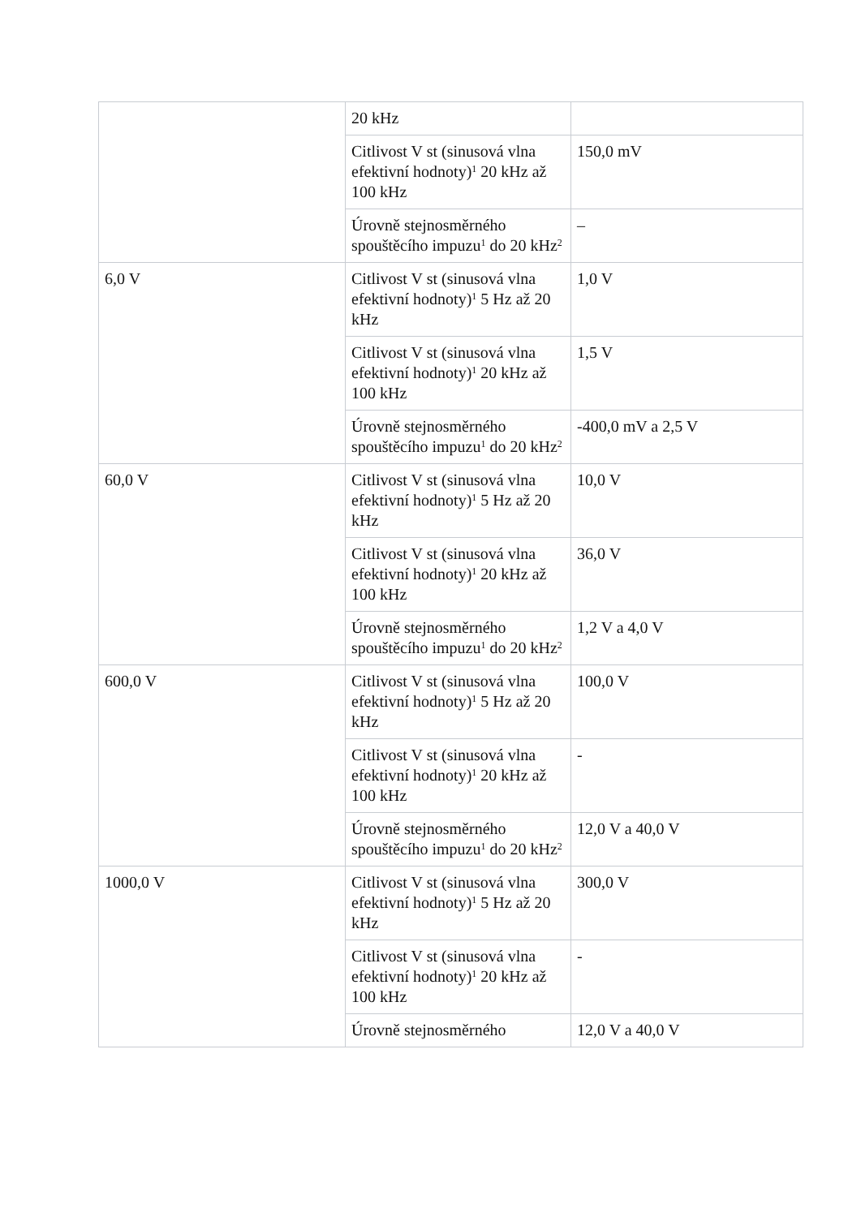| | 20 kHz | |
| | Citlivost V st (sinusová vlna efektivní hodnoty)<sup>1</sup> 20 kHz až 100 kHz | 150,0 mV |
| | Úrovně stejnosměrného spouštěcího impuzu<sup>1</sup> do 20 kHz<sup>2</sup> | – |
| 6,0 V | Citlivost V st (sinusová vlna efektivní hodnoty)<sup>1</sup> 5 Hz až 20 kHz | 1,0 V |
| | Citlivost V st (sinusová vlna efektivní hodnoty)<sup>1</sup> 20 kHz až 100 kHz | 1,5 V |
| | Úrovně stejnosměrného spouštěcího impuzu<sup>1</sup> do 20 kHz<sup>2</sup> | -400,0 mV a 2,5 V |
| 60,0 V | Citlivost V st (sinusová vlna efektivní hodnoty)<sup>1</sup> 5 Hz až 20 kHz | 10,0 V |
| | Citlivost V st (sinusová vlna efektivní hodnoty)<sup>1</sup> 20 kHz až 100 kHz | 36,0 V |
| | Úrovně stejnosměrného spouštěcího impuzu<sup>1</sup> do 20 kHz<sup>2</sup> | 1,2 V a 4,0 V |
| 600,0 V | Citlivost V st (sinusová vlna efektivní hodnoty)<sup>1</sup> 5 Hz až 20 kHz | 100,0 V |
| | Citlivost V st (sinusová vlna efektivní hodnoty)<sup>1</sup> 20 kHz až 100 kHz | - |
| | Úrovně stejnosměrného spouštěcího impuzu<sup>1</sup> do 20 kHz<sup>2</sup> | 12,0 V a 40,0 V |
| 1000,0 V | Citlivost V st (sinusová vlna efektivní hodnoty)<sup>1</sup> 5 Hz až 20 kHz | 300,0 V |
| | Citlivost V st (sinusová vlna efektivní hodnoty)<sup>1</sup> 20 kHz až 100 kHz | - |
| | Úrovně stejnosměrného | 12,0 V a 40,0 V |